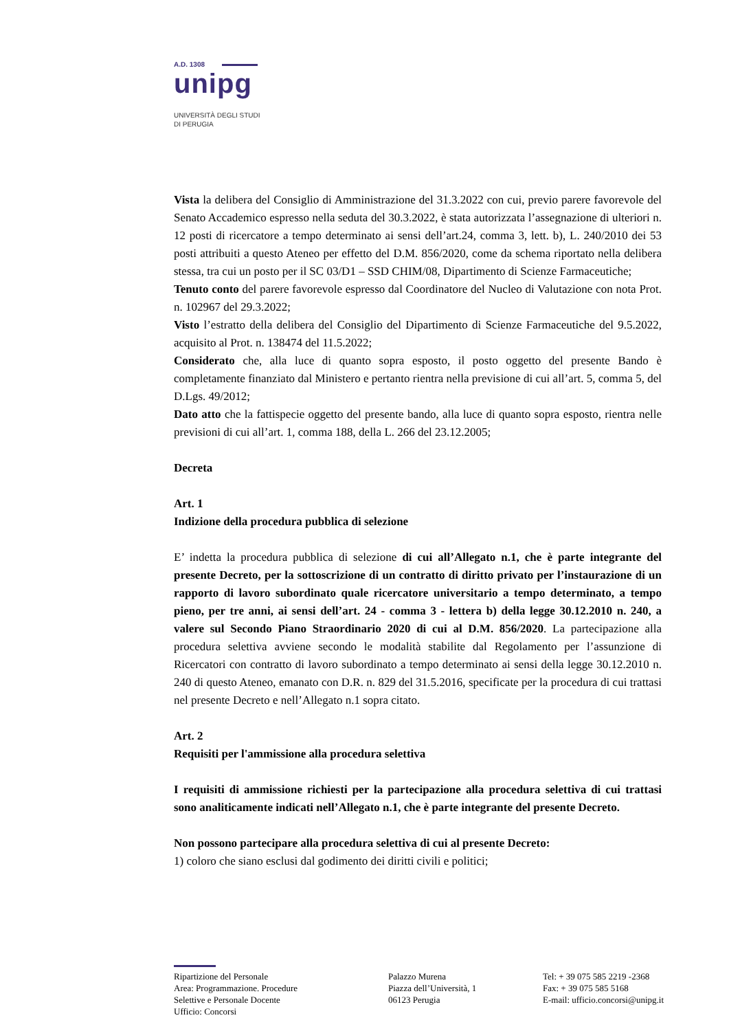A.D. 1308
unipg
UNIVERSITÀ DEGLI STUDI
DI PERUGIA
Vista la delibera del Consiglio di Amministrazione del 31.3.2022 con cui, previo parere favorevole del Senato Accademico espresso nella seduta del 30.3.2022, è stata autorizzata l’assegnazione di ulteriori n. 12 posti di ricercatore a tempo determinato ai sensi dell’art.24, comma 3, lett. b), L. 240/2010 dei 53 posti attribuiti a questo Ateneo per effetto del D.M. 856/2020, come da schema riportato nella delibera stessa, tra cui un posto per il SC 03/D1 – SSD CHIM/08, Dipartimento di Scienze Farmaceutiche;
Tenuto conto del parere favorevole espresso dal Coordinatore del Nucleo di Valutazione con nota Prot. n. 102967 del 29.3.2022;
Visto l’estratto della delibera del Consiglio del Dipartimento di Scienze Farmaceutiche del 9.5.2022, acquisito al Prot. n. 138474 del 11.5.2022;
Considerato che, alla luce di quanto sopra esposto, il posto oggetto del presente Bando è completamente finanziato dal Ministero e pertanto rientra nella previsione di cui all’art. 5, comma 5, del D.Lgs. 49/2012;
Dato atto che la fattispecie oggetto del presente bando, alla luce di quanto sopra esposto, rientra nelle previsioni di cui all’art. 1, comma 188, della L. 266 del 23.12.2005;
Decreta
Art. 1
Indizione della procedura pubblica di selezione
E’ indetta la procedura pubblica di selezione di cui all’Allegato n.1, che è parte integrante del presente Decreto, per la sottoscrizione di un contratto di diritto privato per l’instaurazione di un rapporto di lavoro subordinato quale ricercatore universitario a tempo determinato, a tempo pieno, per tre anni, ai sensi dell’art. 24 - comma 3 - lettera b) della legge 30.12.2010 n. 240, a valere sul Secondo Piano Straordinario 2020 di cui al D.M. 856/2020. La partecipazione alla procedura selettiva avviene secondo le modalità stabilite dal Regolamento per l’assunzione di Ricercatori con contratto di lavoro subordinato a tempo determinato ai sensi della legge 30.12.2010 n. 240 di questo Ateneo, emanato con D.R. n. 829 del 31.5.2016, specificate per la procedura di cui trattasi nel presente Decreto e nell’Allegato n.1 sopra citato.
Art. 2
Requisiti per l'ammissione alla procedura selettiva
I requisiti di ammissione richiesti per la partecipazione alla procedura selettiva di cui trattasi sono analiticamente indicati nell’Allegato n.1, che è parte integrante del presente Decreto.
Non possono partecipare alla procedura selettiva di cui al presente Decreto:
1) coloro che siano esclusi dal godimento dei diritti civili e politici;
Ripartizione del Personale
Area: Programmazione. Procedure
Selettive e Personale Docente
Ufficio: Concorsi
Palazzo Murena
Piazza dell’Università, 1
06123 Perugia
Tel: + 39 075 585 2219 -2368
Fax: + 39 075 585 5168
E-mail: ufficio.concorsi@unipg.it